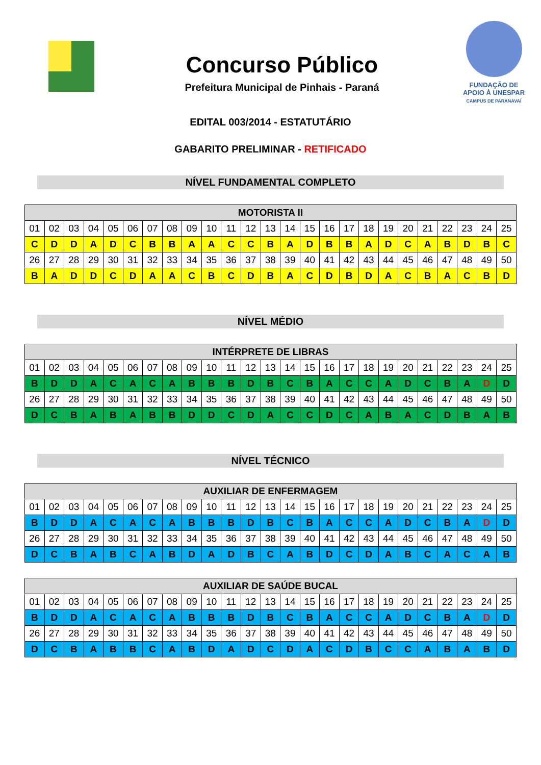Concurso Público
Prefeitura Municipal de Pinhais - Paraná
FUNDAÇÃO DE
APOIO À UNESPAR
CAMPUS DE PARANAVAÍ
EDITAL 003/2014 - ESTATUTÁRIO
GABARITO PRELIMINAR - RETIFICADO
NÍVEL FUNDAMENTAL COMPLETO
| MOTORISTA II | | | | | | | | | | | | | | | | | | | | | | | | |
| --- | --- | --- | --- | --- | --- | --- | --- | --- | --- | --- | --- | --- | --- | --- | --- | --- | --- | --- | --- | --- | --- | --- | --- | --- |
| 01 | 02 | 03 | 04 | 05 | 06 | 07 | 08 | 09 | 10 | 11 | 12 | 13 | 14 | 15 | 16 | 17 | 18 | 19 | 20 | 21 | 22 | 23 | 24 | 25 |
| C | D | D | A | D | C | B | B | A | A | C | C | B | A | D | B | B | A | D | C | A | B | D | B | C |
| 26 | 27 | 28 | 29 | 30 | 31 | 32 | 33 | 34 | 35 | 36 | 37 | 38 | 39 | 40 | 41 | 42 | 43 | 44 | 45 | 46 | 47 | 48 | 49 | 50 |
| B | A | D | D | C | D | A | A | C | B | C | D | B | A | C | D | B | D | A | C | B | A | C | B | D |
NÍVEL MÉDIO
| INTÉRPRETE DE LIBRAS | | | | | | | | | | | | | | | | | | | | | | | | |
| --- | --- | --- | --- | --- | --- | --- | --- | --- | --- | --- | --- | --- | --- | --- | --- | --- | --- | --- | --- | --- | --- | --- | --- | --- |
| 01 | 02 | 03 | 04 | 05 | 06 | 07 | 08 | 09 | 10 | 11 | 12 | 13 | 14 | 15 | 16 | 17 | 18 | 19 | 20 | 21 | 22 | 23 | 24 | 25 |
| B | D | D | A | C | A | C | A | B | B | B | D | B | C | B | A | C | C | A | D | C | B | A | D | D |
| 26 | 27 | 28 | 29 | 30 | 31 | 32 | 33 | 34 | 35 | 36 | 37 | 38 | 39 | 40 | 41 | 42 | 43 | 44 | 45 | 46 | 47 | 48 | 49 | 50 |
| D | C | B | A | B | A | B | B | D | D | C | D | A | C | C | D | C | A | B | A | C | D | B | A | B |
NÍVEL TÉCNICO
| AUXILIAR DE ENFERMAGEM | | | | | | | | | | | | | | | | | | | | | | | | |
| --- | --- | --- | --- | --- | --- | --- | --- | --- | --- | --- | --- | --- | --- | --- | --- | --- | --- | --- | --- | --- | --- | --- | --- | --- |
| 01 | 02 | 03 | 04 | 05 | 06 | 07 | 08 | 09 | 10 | 11 | 12 | 13 | 14 | 15 | 16 | 17 | 18 | 19 | 20 | 21 | 22 | 23 | 24 | 25 |
| B | D | D | A | C | A | C | A | B | B | B | D | B | C | B | A | C | C | A | D | C | B | A | D | D |
| 26 | 27 | 28 | 29 | 30 | 31 | 32 | 33 | 34 | 35 | 36 | 37 | 38 | 39 | 40 | 41 | 42 | 43 | 44 | 45 | 46 | 47 | 48 | 49 | 50 |
| D | C | B | A | B | C | A | B | D | A | D | B | C | A | B | D | C | D | A | B | C | A | C | A | B |
| AUXILIAR DE SAÚDE BUCAL | | | | | | | | | | | | | | | | | | | | | | | | |
| --- | --- | --- | --- | --- | --- | --- | --- | --- | --- | --- | --- | --- | --- | --- | --- | --- | --- | --- | --- | --- | --- | --- | --- | --- |
| 01 | 02 | 03 | 04 | 05 | 06 | 07 | 08 | 09 | 10 | 11 | 12 | 13 | 14 | 15 | 16 | 17 | 18 | 19 | 20 | 21 | 22 | 23 | 24 | 25 |
| B | D | D | A | C | A | C | A | B | B | B | D | B | C | B | A | C | C | A | D | C | B | A | D | D |
| 26 | 27 | 28 | 29 | 30 | 31 | 32 | 33 | 34 | 35 | 36 | 37 | 38 | 39 | 40 | 41 | 42 | 43 | 44 | 45 | 46 | 47 | 48 | 49 | 50 |
| D | C | B | A | B | B | C | A | B | D | A | D | C | D | A | C | D | B | C | C | A | B | A | B | D |